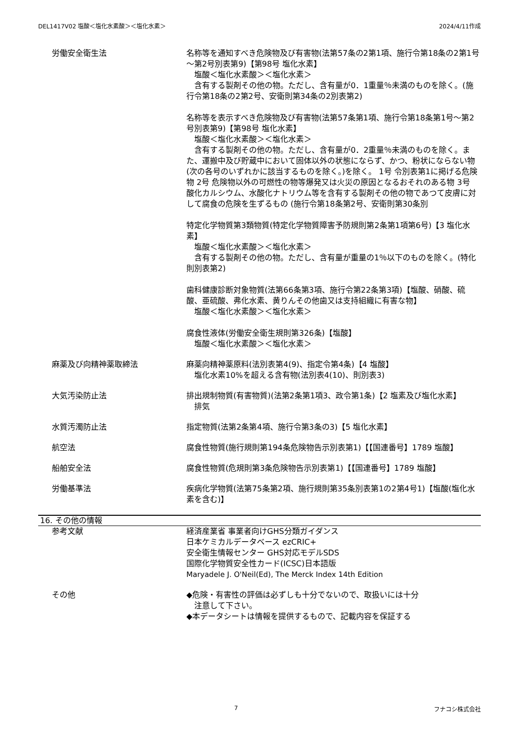DEL1417V02 塩酸＜塩化水素酸＞＜塩化水素＞ 2024/4/11作成
労働安全衛生法 名称等を通知すべき危険物及び有害物(法第57条の2第1項、施行令第18条の2第1号～第2号別表第9)【第98号 塩化水素】
　塩酸＜塩化水素酸＞＜塩化水素＞
　含有する製剤その他の物。ただし、含有量が0．1重量％未満のものを除く。(施行令第18条の2第2号、安衛則第34条の2別表第2)
名称等を表示すべき危険物及び有害物(法第57条第1項、施行令第18条第1号～第2号別表第9)【第98号 塩化水素】
　塩酸＜塩化水素酸＞＜塩化水素＞
　含有する製剤その他の物。ただし、含有量が0．2重量％未満のものを除く。また、運搬中及び貯蔵中において固体以外の状態にならず、かつ、粉状にならない物(次の各号のいずれかに該当するものを除く。)を除く。 1号 令別表第1に掲げる危険物 2号 危険物以外の可燃性の物等爆発又は火災の原因となるおそれのある物 3号 酸化カルシウム、水酸化ナトリウム等を含有する製剤その他の物であつて皮膚に対して腐食の危険を生ずるもの (施行令第18条第2号、安衛則第30条別
特定化学物質第3類物質(特定化学物質障害予防規則第2条第1項第6号)【3 塩化水素】
　塩酸＜塩化水素酸＞＜塩化水素＞
　含有する製剤その他の物。ただし、含有量が重量の1％以下のものを除く。(特化則別表第2)
歯科健康診断対象物質(法第66条第3項、施行令第22条第3項)【塩酸、硝酸、硫酸、亜硫酸、弗化水素、黄りんその他歯又は支持組織に有害な物】
　塩酸＜塩化水素酸＞＜塩化水素＞
腐食性液体(労働安全衛生規則第326条)【塩酸】
　塩酸＜塩化水素酸＞＜塩化水素＞
麻薬及び向精神薬取締法 麻薬向精神薬原料(法別表第4(9)、指定令第4条)【4 塩酸】
　塩化水素10%を超える含有物(法別表4(10)、則別表3)
大気汚染防止法 排出規制物質(有害物質)(法第2条第1項3、政令第1条)【2 塩素及び塩化水素】
　排気
水質汚濁防止法 指定物質(法第2条第4項、施行令第3条の3)【5 塩化水素】
航空法 腐食性物質(施行規則第194条危険物告示別表第1)【【国連番号】1789 塩酸】
船舶安全法 腐食性物質(危規則第3条危険物告示別表第1)【【国連番号】1789 塩酸】
労働基準法 疾病化学物質(法第75条第2項、施行規則第35条別表第1の2第4号1)【塩酸(塩化水素を含む)】
16. その他の情報
参考文献 経済産業省 事業者向けGHS分類ガイダンス
日本ケミカルデータベース ezCRIC+
安全衛生情報センター GHS対応モデルSDS
国際化学物質安全性カード(ICSC)日本語版
Maryadele J. O'Neil(Ed), The Merck Index 14th Edition
その他 ◆危険・有害性の評価は必ずしも十分でないので、取扱いには十分
　注意して下さい。
◆本データシートは情報を提供するもので、記載内容を保証する
7 フナコシ株式会社